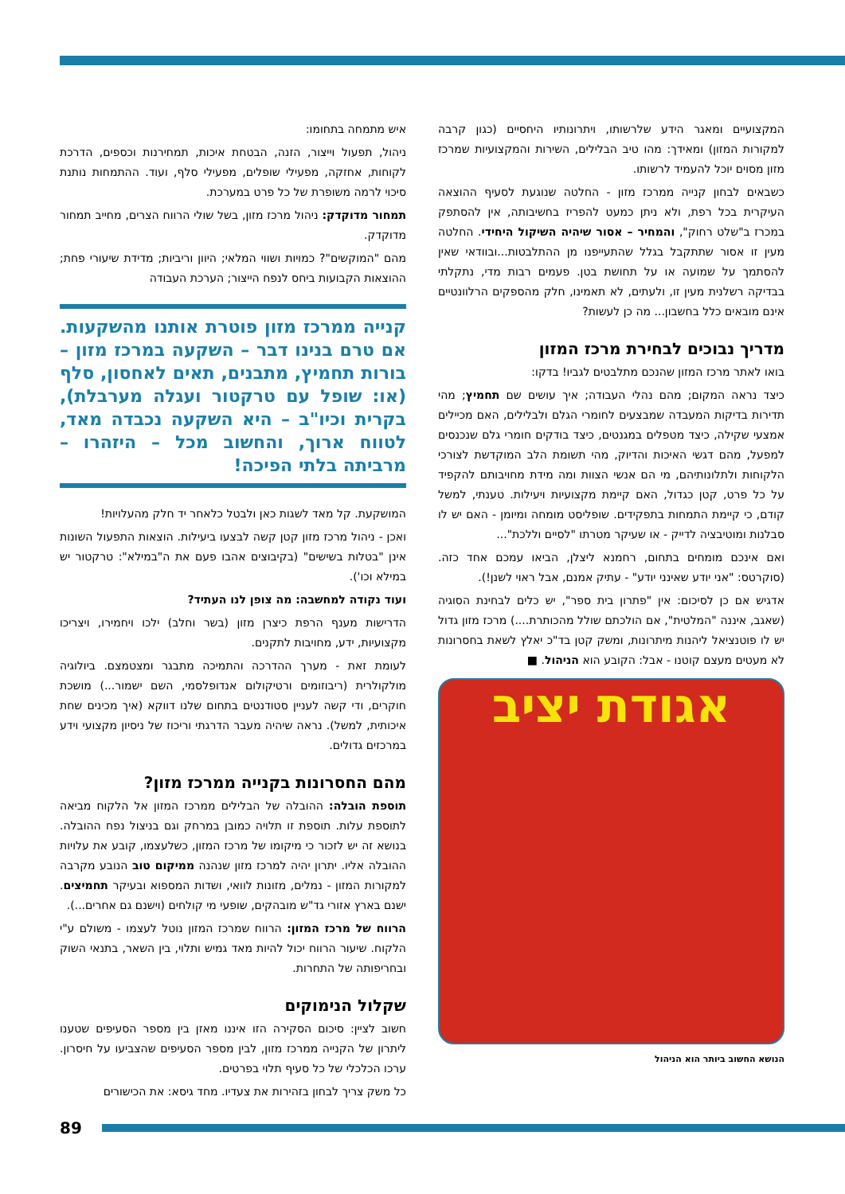איש מתמחה בתחומו:
ניהול, תפעול וייצור, הזנה, הבטחת איכות, תמחירנות וכספים, הדרכת לקוחות, אחזקה, מפעילי שופלים, מפעילי סלף, ועוד. ההתמחות נותנת סיכוי לרמה משופרת של כל פרט במערכת.
תמחור מדוקדק: ניהול מרכז מזון, בשל שולי הרווח הצרים, מחייב תמחור מדוקדק.
מהם "המוקשים"? כמויות ושווי המלאי; היוון וריביות; מדידת שיעורי פחת; ההוצאות הקבועות ביחס לנפח הייצור; הערכת העבודה
קנייה ממרכז מזון פוטרת אותנו מהשקעות. אם טרם בנינו דבר – השקעה במרכז מזון – בורות תחמיץ, מתבנים, תאים לאחסון, סלף (או: שופל עם טרקטור ועגלה מערבלת), בקרית וכיו"ב – היא השקעה נכבדה מאד, לטווח ארוך, והחשוב מכל – היזהרו – מרביתה בלתי הפיכה!
המושקעת. קל מאד לשגות כאן ולבטל כלאחר יד חלק מהעלויות!
ואכן - ניהול מרכז מזון קטן קשה לבצעו ביעילות. הוצאות התפעול השונות אינן "בטלות בשישים" (בקיבוצים אהבו פעם את ה"במילא": טרקטור יש במילא וכו').
ועוד נקודה למחשבה: מה צופן לנו העתיד?
הדרישות מענף הרפת כיצרן מזון (בשר וחלב) ילכו ויחמירו, ויצריכו מקצועיות, ידע, מחויבות לתקנים.
לעומת זאת - מערך ההדרכה והתמיכה מתבגר ומצטמצם. ביולוגיה מולקולרית (ריבוזומים ורטיקולום אנדופלסמי, השם ישמור...) מושכת חוקרים, ודי קשה לעניין סטודנטים בתחום שלנו דווקא (איך מכינים שחת איכותית, למשל). נראה שיהיה מעבר הדרגתי וריכוז של ניסיון מקצועי וידע במרכזים גדולים.
מהם החסרונות בקנייה ממרכז מזון?
תוספת הובלה: ההובלה של הבלילים ממרכז המזון אל הלקוח מביאה לתוספת עלות. תוספת זו תלויה כמובן במרחק וגם בניצול נפח ההובלה. בנושא זה יש לזכור כי מיקומו של מרכז המזון, כשלעצמו, קובע את עלויות ההובלה אליו. יתרון יהיה למרכז מזון שנהנה ממיקום טוב הנובע מקרבה למקורות המזון - נמלים, מזונות לוואי, ושדות המספוא ובעיקר תחמיצים. ישנם בארץ אזורי גד"ש מובהקים, שופעי מי קולחים (וישנם גם אחרים...).
הרווח של מרכז המזון: הרווח שמרכז המזון נוטל לעצמו - משולם ע"י הלקוח. שיעור הרווח יכול להיות מאד גמיש ותלוי, בין השאר, בתנאי השוק ובחריפותה של התחרות.
שקלול הנימוקים
חשוב לציין: סיכום הסקירה הזו איננו מאזן בין מספר הסעיפים שטענו ליתרון של הקנייה ממרכז מזון, לבין מספר הסעיפים שהצביעו על חיסרון. ערכו הכלכלי של כל סעיף תלוי בפרטים.
כל משק צריך לבחון בזהירות את צעדיו. מחד גיסא: את הכישורים
המקצועיים ומאגר הידע שלרשותו, ויתרונותיו היחסיים (כגון קרבה למקורות המזון) ומאידך: מהו טיב הבלילים, השירות והמקצועיות שמרכז מזון מסוים יוכל להעמיד לרשותו.
כשבאים לבחון קנייה ממרכז מזון - החלטה שנוגעת לסעיף ההוצאה העיקרית בכל רפת, ולא ניתן כמעט להפריז בחשיבותה, אין להסתפק במכרז ב"שלט רחוק", והמחיר – אסור שיהיה השיקול היחידי. החלטה מעין זו אסור שתתקבל בגלל שהתעייפנו מן ההתלבטות...ובוודאי שאין להסתמך על שמועה או על תחושת בטן. פעמים רבות מדי, נתקלתי בבדיקה רשלנית מעין זו, ולעתים, לא תאמינו, חלק מהספקים הרלוונטיים אינם מובאים כלל בחשבון... מה כן לעשות?
מדריך נבוכים לבחירת מרכז המזון
בואו לאתר מרכז המזון שהנכם מתלבטים לגביו! בדקו:
כיצד נראה המקום; מהם נהלי העבודה; איך עושים שם תחמיץ; מהי תדירות בדיקות המעבדה שמבצעים לחומרי הגלם ולבלילים, האם מכיילים אמצעי שקילה, כיצד מטפלים במגנטים, כיצד בודקים חומרי גלם שנכנסים למפעל, מהם דגשי האיכות והדיוק, מהי תשומת הלב המוקדשת לצורכי הלקוחות ולתלונותיהם, מי הם אנשי הצוות ומה מידת מחויבותם להקפיד על כל פרט, קטן כגדול, האם קיימת מקצועיות ויעילות. טענתי, למשל קודם, כי קיימת התמחות בתפקידים. שופליסט מומחה ומיומן - האם יש לו סבלנות ומוטיבציה לדייק - או שעיקר מטרתו "לסיים וללכת"...
ואם אינכם מומחים בתחום, רחמנא ליצלן, הביאו עמכם אחד כזה. (סוקרטס: "אני יודע שאינני יודע" - עתיק אמנם, אבל ראוי לשנן!).
אדגיש אם כן לסיכום: אין "פתרון בית ספר", יש כלים לבחינת הסוגיה (שאגב, איננה "המלטית", אם הולכתם שולל מהכותרת....) מרכז מזון גדול יש לו פוטנציאל ליהנות מיתרונות, ומשק קטן בד"כ יאלץ לשאת בחסרונות לא מעטים מעצם קוטנו - אבל: הקובע הוא הניהול. ■
אגודת יציב
הנושא החשוב ביותר הוא הניהול
89